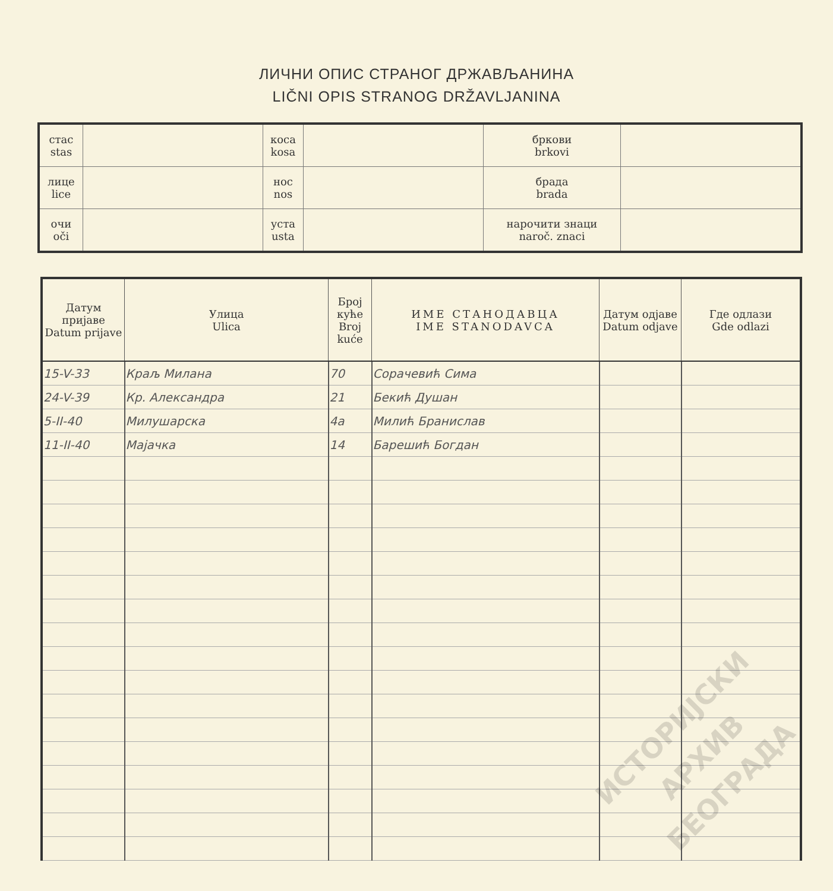ЛИЧНИ ОПИС СТРАНОГ ДРЖАВЉАНИНА
LIČNI OPIS STRANOG DRŽAVLJANINA
| стас stas | | коса kosa | | бркови brkovi | |
| лице lice | | нос nos | | брада brada | |
| очи oči | | уста usta | | нарочити знаци naroč. znaci | |
| Датум пријаве Datum prijave | Улица Ulica | Број куће Broj kuće | ИМЕ СТАНОДАВЦА IME STANODAVCA | Датум одјаве Datum odjave | Где одлази Gde odlazi |
| --- | --- | --- | --- | --- | --- |
| 15-V-33 | Краљ Милана | 70 | Сорачевић Сима | | |
| 24-V-39 | Кр. Александра | 21 | Бекић Душан | | |
| 5-II-40 | Милушарска | 4a | Милић Бранислав | | |
| 11-II-40 | Мајачка | 14 | Барешић Богдан | | |
ИСТОРИЈСКИ
АРХИВ
БЕОГРАДА